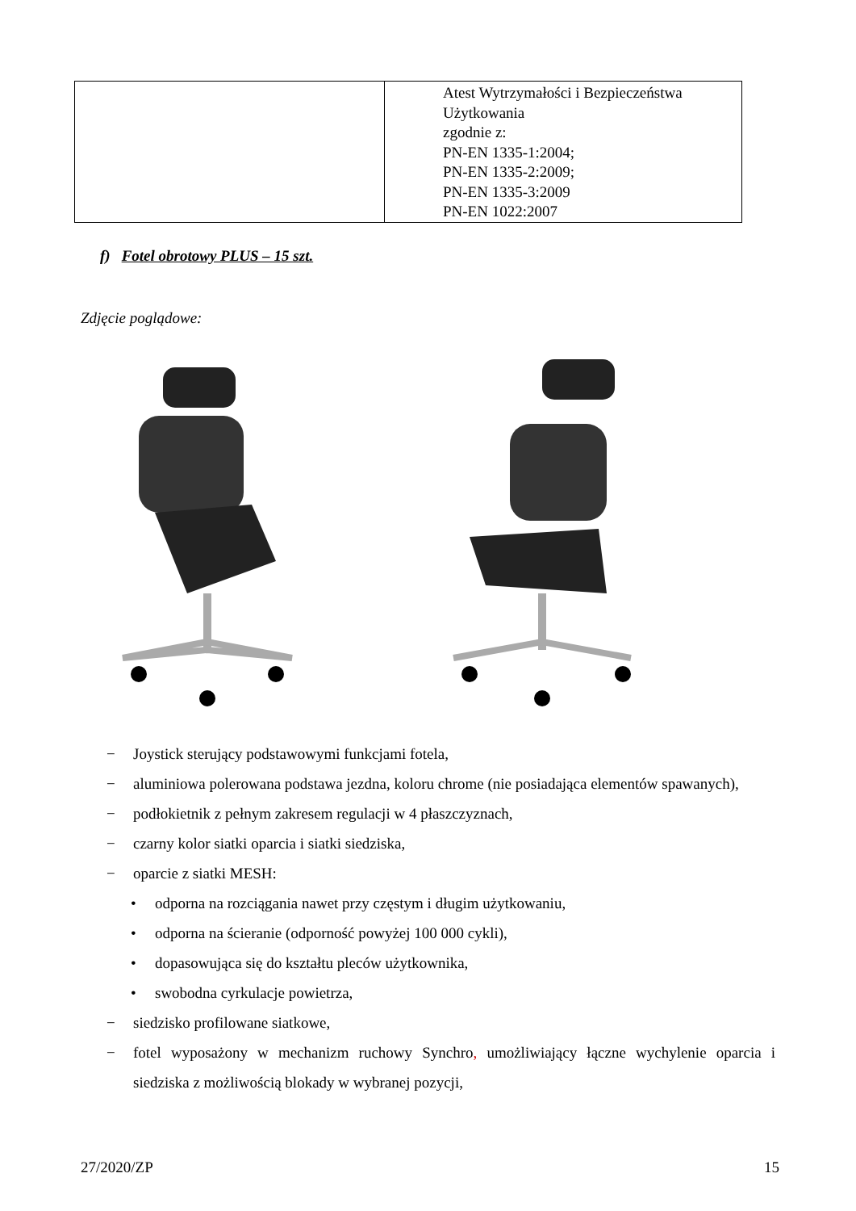| | Atest Wytrzymałości i Bezpieczeństwa Użytkowania zgodnie z: PN-EN 1335-1:2004; PN-EN 1335-2:2009; PN-EN 1335-3:2009 PN-EN 1022:2007 |
f) Fotel obrotowy PLUS – 15 szt.
Zdjęcie poglądowe:
− Joystick sterujący podstawowymi funkcjami fotela,
− aluminiowa polerowana podstawa jezdna, koloru chrome (nie posiadająca elementów spawanych),
− podłokietnik z pełnym zakresem regulacji w 4 płaszczyznach,
− czarny kolor siatki oparcia i siatki siedziska,
− oparcie z siatki MESH:
• odporna na rozciągania nawet przy częstym i długim użytkowaniu,
• odporna na ścieranie (odporność powyżej 100 000 cykli),
• dopasowująca się do kształtu pleców użytkownika,
• swobodna cyrkulacje powietrza,
− siedzisko profilowane siatkowe,
− fotel wyposażony w mechanizm ruchowy Synchro, umożliwiający łączne wychylenie oparcia i siedziska z możliwością blokady w wybranej pozycji,
27/2020/ZP 15